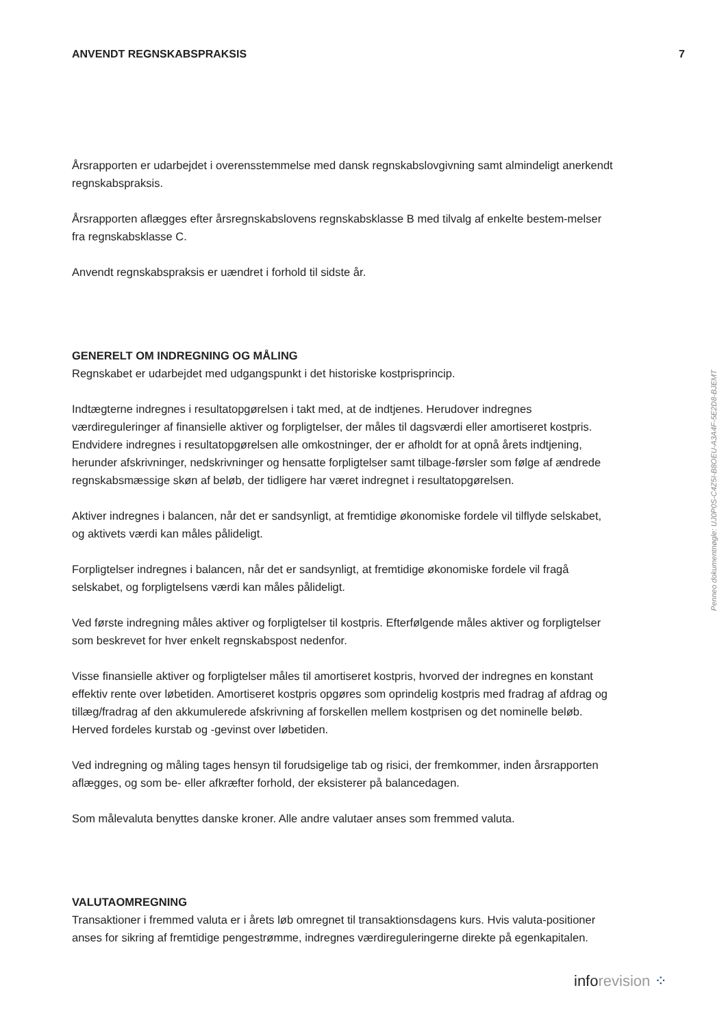ANVENDT REGNSKABSPRAKSIS 7
Årsrapporten er udarbejdet i overensstemmelse med dansk regnskabslovgivning samt almindeligt anerkendt regnskabspraksis.
Årsrapporten aflægges efter årsregnskabslovens regnskabsklasse B med tilvalg af enkelte bestem-melser fra regnskabsklasse C.
Anvendt regnskabspraksis er uændret i forhold til sidste år.
GENERELT OM INDREGNING OG MÅLING
Regnskabet er udarbejdet med udgangspunkt i det historiske kostprisprincip.
Indtægterne indregnes i resultatopgørelsen i takt med, at de indtjenes. Herudover indregnes værdireguleringer af finansielle aktiver og forpligtelser, der måles til dagsværdi eller amortiseret kostpris. Endvidere indregnes i resultatopgørelsen alle omkostninger, der er afholdt for at opnå årets indtjening, herunder afskrivninger, nedskrivninger og hensatte forpligtelser samt tilbage-førsler som følge af ændrede regnskabsmæssige skøn af beløb, der tidligere har været indregnet i resultatopgørelsen.
Aktiver indregnes i balancen, når det er sandsynligt, at fremtidige økonomiske fordele vil tilflyde selskabet, og aktivets værdi kan måles pålideligt.
Forpligtelser indregnes i balancen, når det er sandsynligt, at fremtidige økonomiske fordele vil fragå selskabet, og forpligtelsens værdi kan måles pålideligt.
Ved første indregning måles aktiver og forpligtelser til kostpris. Efterfølgende måles aktiver og forpligtelser som beskrevet for hver enkelt regnskabspost nedenfor.
Visse finansielle aktiver og forpligtelser måles til amortiseret kostpris, hvorved der indregnes en konstant effektiv rente over løbetiden. Amortiseret kostpris opgøres som oprindelig kostpris med fradrag af afdrag og tillæg/fradrag af den akkumulerede afskrivning af forskellen mellem kostprisen og det nominelle beløb. Herved fordeles kurstab og -gevinst over løbetiden.
Ved indregning og måling tages hensyn til forudsigelige tab og risici, der fremkommer, inden årsrapporten aflægges, og som be- eller afkræfter forhold, der eksisterer på balancedagen.
Som målevaluta benyttes danske kroner. Alle andre valutaer anses som fremmed valuta.
VALUTAOMREGNING
Transaktioner i fremmed valuta er i årets løb omregnet til transaktionsdagens kurs. Hvis valuta-positioner anses for sikring af fremtidige pengestrømme, indregnes værdireguleringerne direkte på egenkapitalen.
Penneo dokumentnøgle: UJ0P0S-C4Z5I-B8OEU-A3A4F-5E2D8-BJEMT
inforevision ⁘